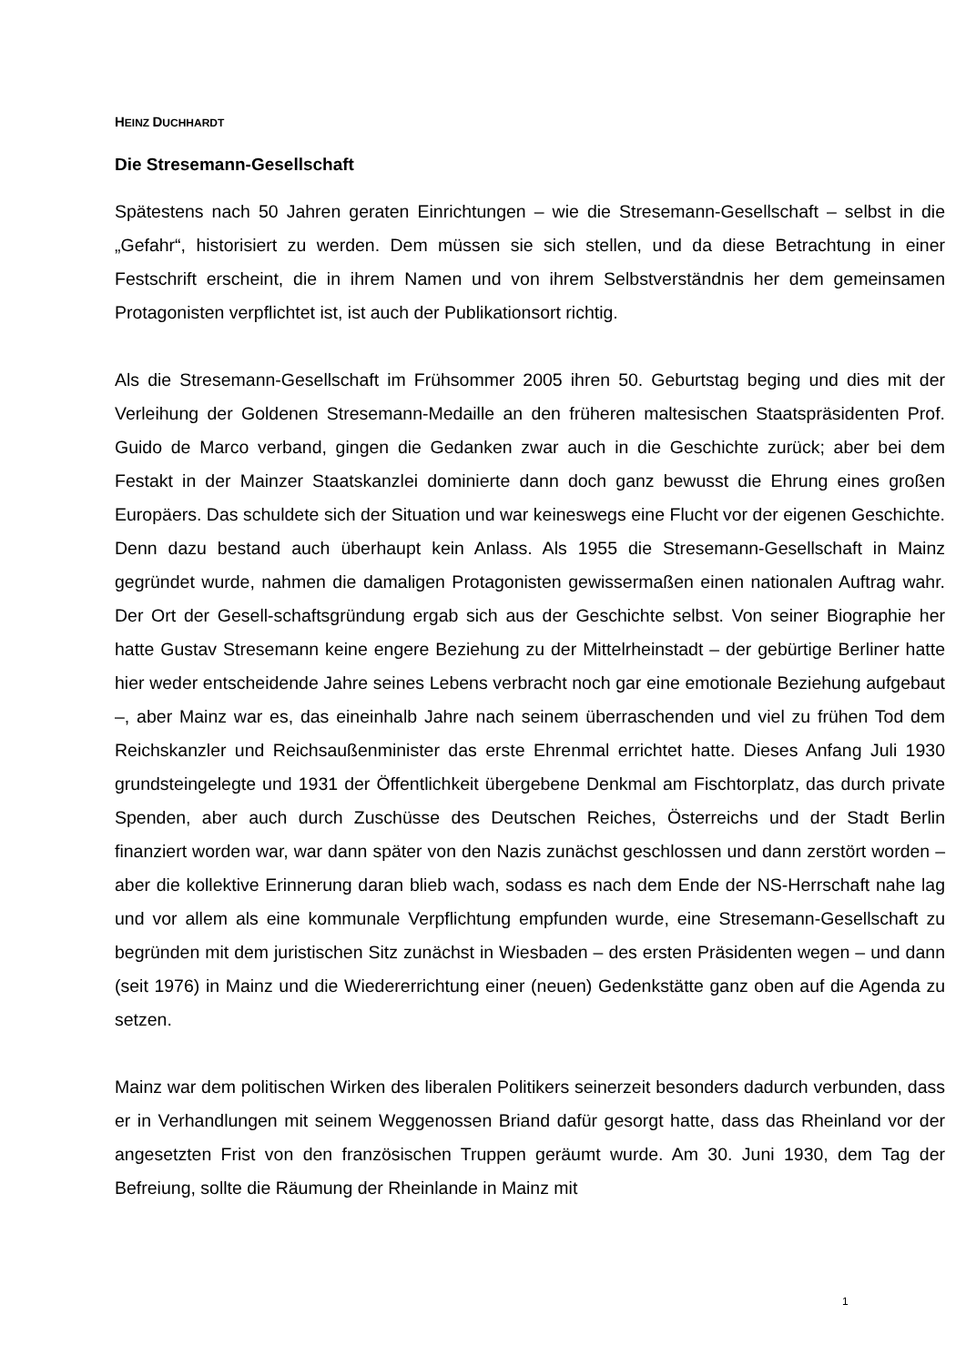HEINZ DUCHHARDT
Die Stresemann-Gesellschaft
Spätestens nach 50 Jahren geraten Einrichtungen – wie die Stresemann-Gesellschaft – selbst in die „Gefahr“, historisiert zu werden. Dem müssen sie sich stellen, und da diese Betrachtung in einer Festschrift erscheint, die in ihrem Namen und von ihrem Selbstverständnis her dem gemeinsamen Protagonisten verpflichtet ist, ist auch der Publikationsort richtig.
Als die Stresemann-Gesellschaft im Frühsommer 2005 ihren 50. Geburtstag beging und dies mit der Verleihung der Goldenen Stresemann-Medaille an den früheren maltesischen Staatspräsidenten Prof. Guido de Marco verband, gingen die Gedanken zwar auch in die Geschichte zurück; aber bei dem Festakt in der Mainzer Staatskanzlei dominierte dann doch ganz bewusst die Ehrung eines großen Europäers. Das schuldete sich der Situation und war keineswegs eine Flucht vor der eigenen Geschichte. Denn dazu bestand auch überhaupt kein Anlass. Als 1955 die Stresemann-Gesellschaft in Mainz gegründet wurde, nahmen die damaligen Protagonisten gewissermaßen einen nationalen Auftrag wahr. Der Ort der Gesell-schaftsgründung ergab sich aus der Geschichte selbst. Von seiner Biographie her hatte Gustav Stresemann keine engere Beziehung zu der Mittelrheinstadt – der gebürtige Berliner hatte hier weder entscheidende Jahre seines Lebens verbracht noch gar eine emotionale Beziehung aufgebaut –, aber Mainz war es, das eineinhalb Jahre nach seinem überraschenden und viel zu frühen Tod dem Reichskanzler und Reichsaußenminister das erste Ehrenmal errichtet hatte. Dieses Anfang Juli 1930 grundsteingelegte und 1931 der Öffentlichkeit übergebene Denkmal am Fischtorplatz, das durch private Spenden, aber auch durch Zuschüsse des Deutschen Reiches, Österreichs und der Stadt Berlin finanziert worden war, war dann später von den Nazis zunächst geschlossen und dann zerstört worden – aber die kollektive Erinnerung daran blieb wach, sodass es nach dem Ende der NS-Herrschaft nahe lag und vor allem als eine kommunale Verpflichtung empfunden wurde, eine Stresemann-Gesellschaft zu begründen mit dem juristischen Sitz zunächst in Wiesbaden – des ersten Präsidenten wegen – und dann (seit 1976) in Mainz und die Wiedererrichtung einer (neuen) Gedenkstätte ganz oben auf die Agenda zu setzen.
Mainz war dem politischen Wirken des liberalen Politikers seinerzeit besonders dadurch verbunden, dass er in Verhandlungen mit seinem Weggenossen Briand dafür gesorgt hatte, dass das Rheinland vor der angesetzten Frist von den französischen Truppen geräumt wurde. Am 30. Juni 1930, dem Tag der Befreiung, sollte die Räumung der Rheinlande in Mainz mit
1